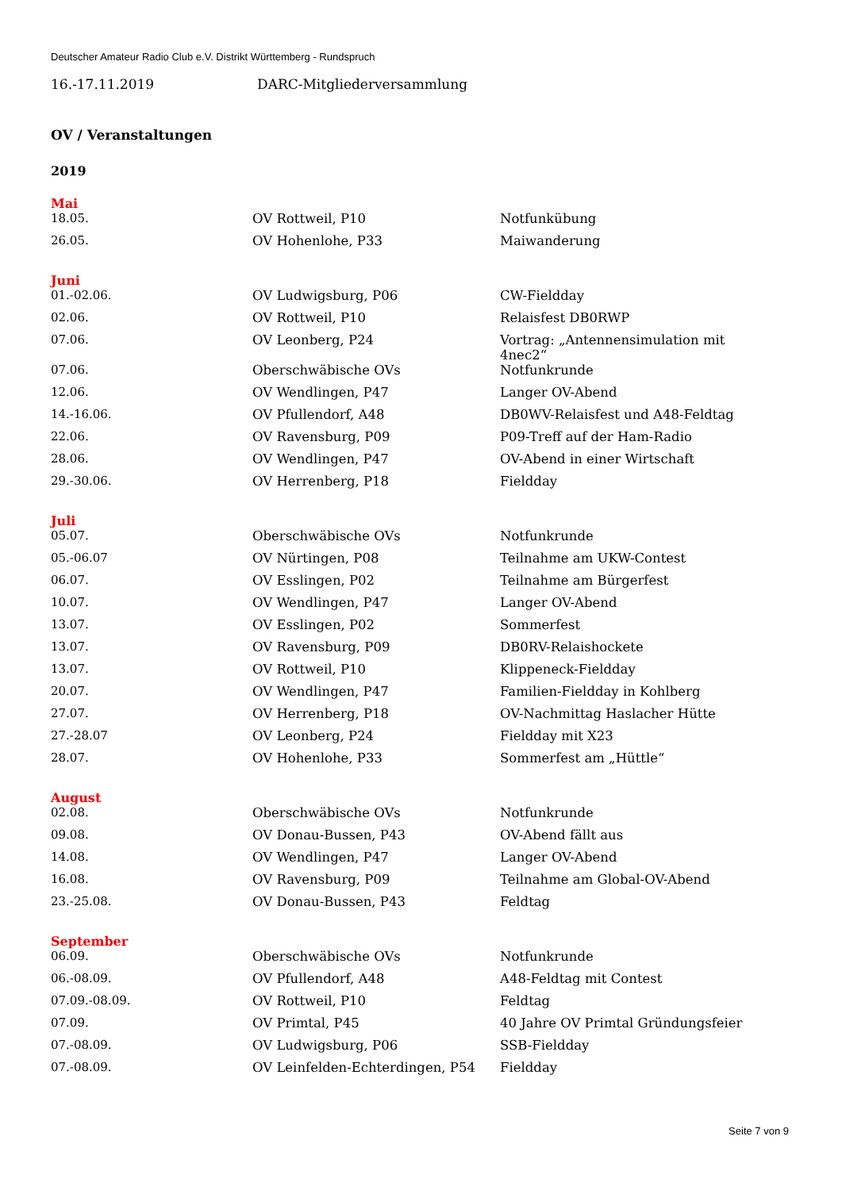Deutscher Amateur Radio Club e.V. Distrikt Württemberg - Rundspruch
16.-17.11.2019 DARC-Mitgliederversammlung
OV / Veranstaltungen
2019
Mai
| 18.05. | OV Rottweil, P10 | Notfunkübung |
| 26.05. | OV Hohenlohe, P33 | Maiwanderung |
Juni
| 01.-02.06. | OV Ludwigsburg, P06 | CW-Fieldday |
| 02.06. | OV Rottweil, P10 | Relaisfest DB0RWP |
| 07.06. | OV Leonberg, P24 | Vortrag: „Antennensimulation mit 4nec2“ |
| 07.06. | Oberschwäbische OVs | Notfunkrunde |
| 12.06. | OV Wendlingen, P47 | Langer OV-Abend |
| 14.-16.06. | OV Pfullendorf, A48 | DB0WV-Relaisfest und A48-Feldtag |
| 22.06. | OV Ravensburg, P09 | P09-Treff auf der Ham-Radio |
| 28.06. | OV Wendlingen, P47 | OV-Abend in einer Wirtschaft |
| 29.-30.06. | OV Herrenberg, P18 | Fieldday |
Juli
| 05.07. | Oberschwäbische OVs | Notfunkrunde |
| 05.-06.07 | OV Nürtingen, P08 | Teilnahme am UKW-Contest |
| 06.07. | OV Esslingen, P02 | Teilnahme am Bürgerfest |
| 10.07. | OV Wendlingen, P47 | Langer OV-Abend |
| 13.07. | OV Esslingen, P02 | Sommerfest |
| 13.07. | OV Ravensburg, P09 | DB0RV-Relaishockete |
| 13.07. | OV Rottweil, P10 | Klippeneck-Fieldday |
| 20.07. | OV Wendlingen, P47 | Familien-Fieldday in Kohlberg |
| 27.07. | OV Herrenberg, P18 | OV-Nachmittag Haslacher Hütte |
| 27.-28.07 | OV Leonberg, P24 | Fieldday mit X23 |
| 28.07. | OV Hohenlohe, P33 | Sommerfest am „Hüttle“ |
August
| 02.08. | Oberschwäbische OVs | Notfunkrunde |
| 09.08. | OV Donau-Bussen, P43 | OV-Abend fällt aus |
| 14.08. | OV Wendlingen, P47 | Langer OV-Abend |
| 16.08. | OV Ravensburg, P09 | Teilnahme am Global-OV-Abend |
| 23.-25.08. | OV Donau-Bussen, P43 | Feldtag |
September
| 06.09. | Oberschwäbische OVs | Notfunkrunde |
| 06.-08.09. | OV Pfullendorf, A48 | A48-Feldtag mit Contest |
| 07.09.-08.09. | OV Rottweil, P10 | Feldtag |
| 07.09. | OV Primtal, P45 | 40 Jahre OV Primtal Gründungsfeier |
| 07.-08.09. | OV Ludwigsburg, P06 | SSB-Fieldday |
| 07.-08.09. | OV Leinfelden-Echterdingen, P54 | Fieldday |
Seite 7 von 9